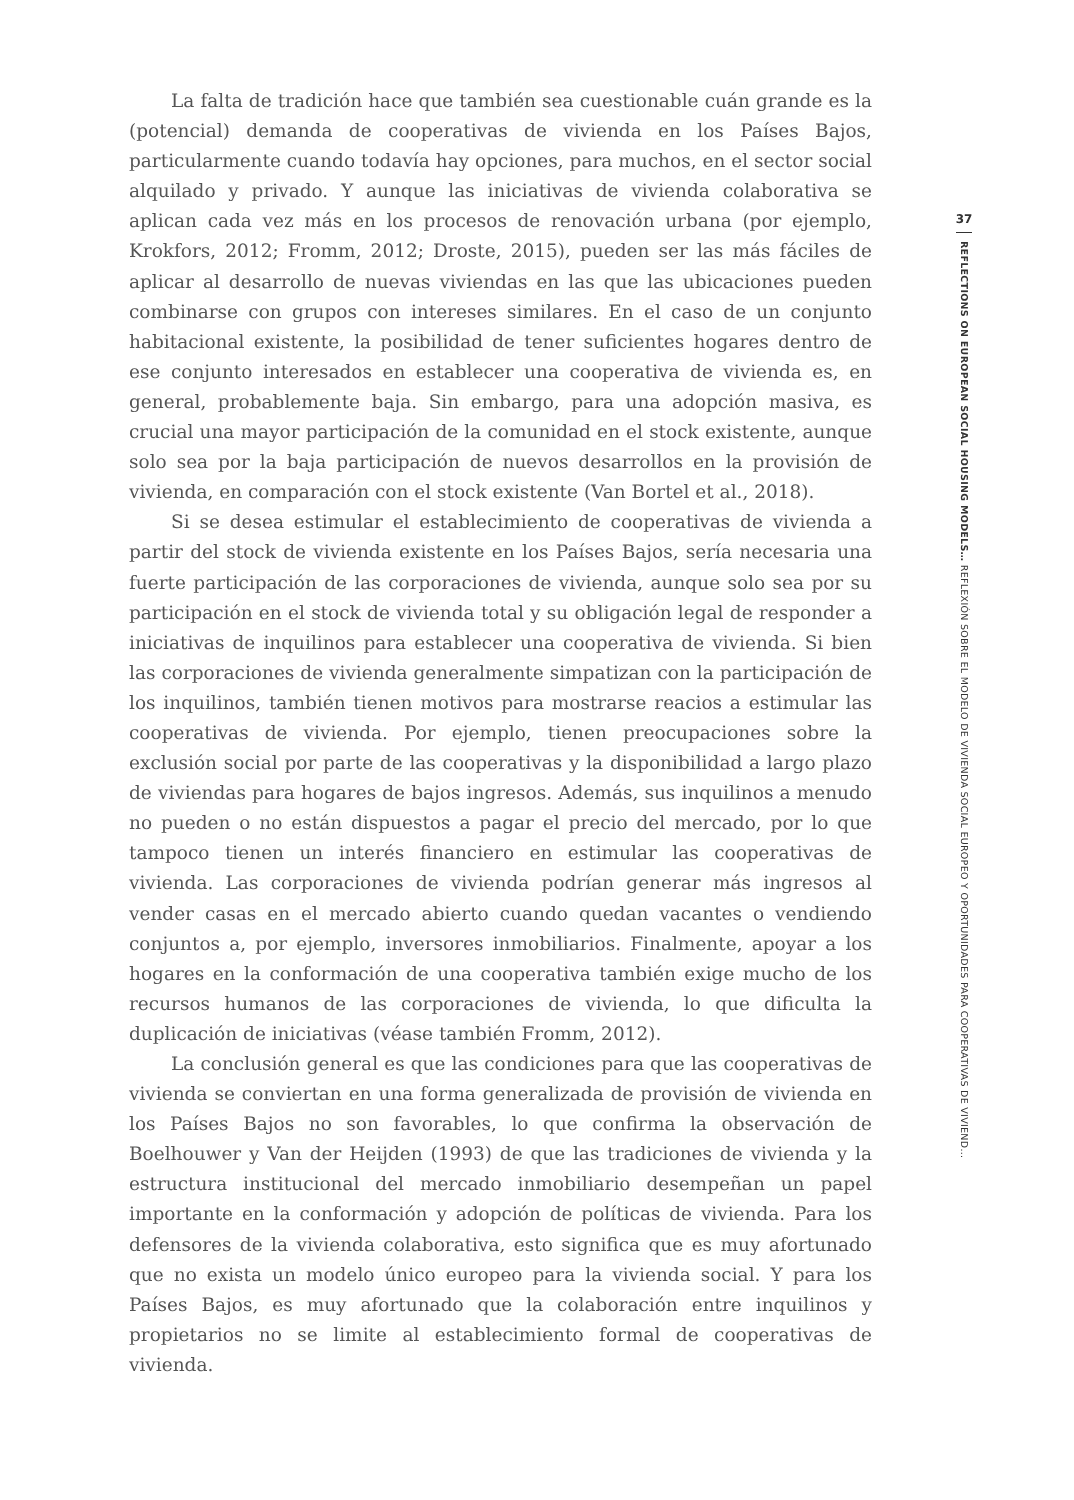La falta de tradición hace que también sea cuestionable cuán grande es la (potencial) demanda de cooperativas de vivienda en los Países Bajos, particularmente cuando todavía hay opciones, para muchos, en el sector social alquilado y privado. Y aunque las iniciativas de vivienda colaborativa se aplican cada vez más en los procesos de renovación urbana (por ejemplo, Krokfors, 2012; Fromm, 2012; Droste, 2015), pueden ser las más fáciles de aplicar al desarrollo de nuevas viviendas en las que las ubicaciones pueden combinarse con grupos con intereses similares. En el caso de un conjunto habitacional existente, la posibilidad de tener suficientes hogares dentro de ese conjunto interesados en establecer una cooperativa de vivienda es, en general, probablemente baja. Sin embargo, para una adopción masiva, es crucial una mayor participación de la comunidad en el stock existente, aunque solo sea por la baja participación de nuevos desarrollos en la provisión de vivienda, en comparación con el stock existente (Van Bortel et al., 2018).
Si se desea estimular el establecimiento de cooperativas de vivienda a partir del stock de vivienda existente en los Países Bajos, sería necesaria una fuerte participación de las corporaciones de vivienda, aunque solo sea por su participación en el stock de vivienda total y su obligación legal de responder a iniciativas de inquilinos para establecer una cooperativa de vivienda. Si bien las corporaciones de vivienda generalmente simpatizan con la participación de los inquilinos, también tienen motivos para mostrarse reacios a estimular las cooperativas de vivienda. Por ejemplo, tienen preocupaciones sobre la exclusión social por parte de las cooperativas y la disponibilidad a largo plazo de viviendas para hogares de bajos ingresos. Además, sus inquilinos a menudo no pueden o no están dispuestos a pagar el precio del mercado, por lo que tampoco tienen un interés financiero en estimular las cooperativas de vivienda. Las corporaciones de vivienda podrían generar más ingresos al vender casas en el mercado abierto cuando quedan vacantes o vendiendo conjuntos a, por ejemplo, inversores inmobiliarios. Finalmente, apoyar a los hogares en la conformación de una cooperativa también exige mucho de los recursos humanos de las corporaciones de vivienda, lo que dificulta la duplicación de iniciativas (véase también Fromm, 2012).
La conclusión general es que las condiciones para que las cooperativas de vivienda se conviertan en una forma generalizada de provisión de vivienda en los Países Bajos no son favorables, lo que confirma la observación de Boelhouwer y Van der Heijden (1993) de que las tradiciones de vivienda y la estructura institucional del mercado inmobiliario desempeñan un papel importante en la conformación y adopción de políticas de vivienda. Para los defensores de la vivienda colaborativa, esto significa que es muy afortunado que no exista un modelo único europeo para la vivienda social. Y para los Países Bajos, es muy afortunado que la colaboración entre inquilinos y propietarios no se limite al establecimiento formal de cooperativas de vivienda.
37
REFLECTIONS ON EUROPEAN SOCIAL HOUSING MODELS… REFLEXIÓN SOBRE EL MODELO DE VIVIENDA SOCIAL EUROPEO Y OPORTUNIDADES PARA COOPERATIVAS DE VIVIEND…